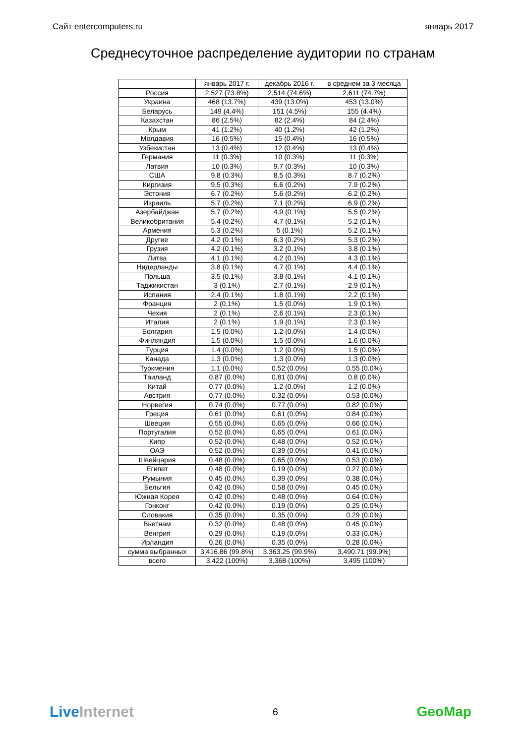Сайт entercomputers.ru январь 2017
Среднесуточное распределение аудитории по странам
| | январь 2017 г. | декабрь 2016 г. | в среднем за 3 месяца |
| --- | --- | --- | --- |
| Россия | 2,527 (73.8%) | 2,514 (74.6%) | 2,611 (74.7%) |
| Украина | 468 (13.7%) | 439 (13.0%) | 453 (13.0%) |
| Беларусь | 149 (4.4%) | 151 (4.5%) | 155 (4.4%) |
| Казахстан | 86 (2.5%) | 82 (2.4%) | 84 (2.4%) |
| Крым | 41 (1.2%) | 40 (1.2%) | 42 (1.2%) |
| Молдавия | 16 (0.5%) | 15 (0.4%) | 16 (0.5%) |
| Узбекистан | 13 (0.4%) | 12 (0.4%) | 13 (0.4%) |
| Германия | 11 (0.3%) | 10 (0.3%) | 11 (0.3%) |
| Латвия | 10 (0.3%) | 9.7 (0.3%) | 10 (0.3%) |
| США | 9.8 (0.3%) | 8.5 (0.3%) | 8.7 (0.2%) |
| Киргизия | 9.5 (0.3%) | 6.6 (0.2%) | 7.9 (0.2%) |
| Эстония | 6.7 (0.2%) | 5.6 (0.2%) | 6.2 (0.2%) |
| Израиль | 5.7 (0.2%) | 7.1 (0.2%) | 6.9 (0.2%) |
| Азербайджан | 5.7 (0.2%) | 4.9 (0.1%) | 5.5 (0.2%) |
| Великобритания | 5.4 (0.2%) | 4.7 (0.1%) | 5.2 (0.1%) |
| Армения | 5.3 (0.2%) | 5 (0.1%) | 5.2 (0.1%) |
| Другие | 4.2 (0.1%) | 6.3 (0.2%) | 5.3 (0.2%) |
| Грузия | 4.2 (0.1%) | 3.2 (0.1%) | 3.8 (0.1%) |
| Литва | 4.1 (0.1%) | 4.2 (0.1%) | 4.3 (0.1%) |
| Нидерланды | 3.8 (0.1%) | 4.7 (0.1%) | 4.4 (0.1%) |
| Польша | 3.5 (0.1%) | 3.8 (0.1%) | 4.1 (0.1%) |
| Таджикистан | 3 (0.1%) | 2.7 (0.1%) | 2.9 (0.1%) |
| Испания | 2.4 (0.1%) | 1.8 (0.1%) | 2.2 (0.1%) |
| Франция | 2 (0.1%) | 1.5 (0.0%) | 1.9 (0.1%) |
| Чехия | 2 (0.1%) | 2.6 (0.1%) | 2.3 (0.1%) |
| Италия | 2 (0.1%) | 1.9 (0.1%) | 2.3 (0.1%) |
| Болгария | 1.5 (0.0%) | 1.2 (0.0%) | 1.4 (0.0%) |
| Финляндия | 1.5 (0.0%) | 1.5 (0.0%) | 1.6 (0.0%) |
| Турция | 1.4 (0.0%) | 1.2 (0.0%) | 1.5 (0.0%) |
| Канада | 1.3 (0.0%) | 1.3 (0.0%) | 1.3 (0.0%) |
| Туркмения | 1.1 (0.0%) | 0.52 (0.0%) | 0.55 (0.0%) |
| Таиланд | 0.87 (0.0%) | 0.81 (0.0%) | 0.8 (0.0%) |
| Китай | 0.77 (0.0%) | 1.2 (0.0%) | 1.2 (0.0%) |
| Австрия | 0.77 (0.0%) | 0.32 (0.0%) | 0.53 (0.0%) |
| Норвегия | 0.74 (0.0%) | 0.77 (0.0%) | 0.82 (0.0%) |
| Греция | 0.61 (0.0%) | 0.61 (0.0%) | 0.84 (0.0%) |
| Швеция | 0.55 (0.0%) | 0.65 (0.0%) | 0.66 (0.0%) |
| Португалия | 0.52 (0.0%) | 0.65 (0.0%) | 0.61 (0.0%) |
| Кипр | 0.52 (0.0%) | 0.48 (0.0%) | 0.52 (0.0%) |
| ОАЭ | 0.52 (0.0%) | 0.39 (0.0%) | 0.41 (0.0%) |
| Швейцария | 0.48 (0.0%) | 0.65 (0.0%) | 0.53 (0.0%) |
| Египет | 0.48 (0.0%) | 0.19 (0.0%) | 0.27 (0.0%) |
| Румыния | 0.45 (0.0%) | 0.39 (0.0%) | 0.38 (0.0%) |
| Бельгия | 0.42 (0.0%) | 0.58 (0.0%) | 0.45 (0.0%) |
| Южная Корея | 0.42 (0.0%) | 0.48 (0.0%) | 0.64 (0.0%) |
| Гонконг | 0.42 (0.0%) | 0.19 (0.0%) | 0.25 (0.0%) |
| Словакия | 0.35 (0.0%) | 0.35 (0.0%) | 0.29 (0.0%) |
| Вьетнам | 0.32 (0.0%) | 0.48 (0.0%) | 0.45 (0.0%) |
| Венгрия | 0.29 (0.0%) | 0.19 (0.0%) | 0.33 (0.0%) |
| Ирландия | 0.26 (0.0%) | 0.35 (0.0%) | 0.28 (0.0%) |
| сумма выбранных | 3,416.86 (99.8%) | 3,363.25 (99.9%) | 3,490.71 (99.9%) |
| всего | 3,422 (100%) | 3,368 (100%) | 3,495 (100%) |
LiveInternet 6 GeoMap